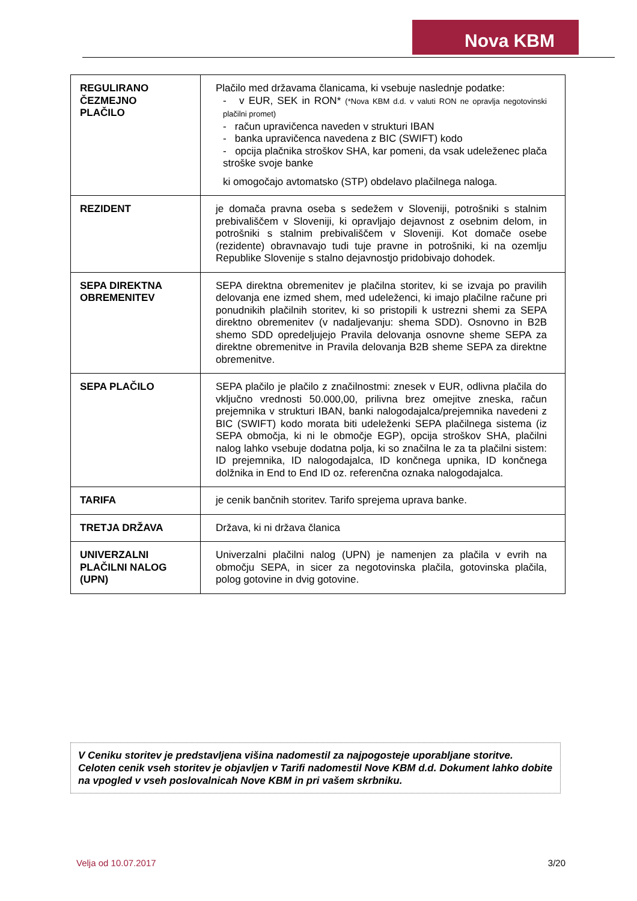Nova KBM
| REGULIRANO ČEZMEJNO PLAČILO | Plačilo med državama članicama, ki vsebuje naslednje podatke: - v EUR, SEK in RON* (*Nova KBM d.d. v valuti RON ne opravlja negotovinski plačilni promet) - račun upravičenca naveden v strukturi IBAN - banka upravičenca navedena z BIC (SWIFT) kodo - opcija plačnika stroškov SHA, kar pomeni, da vsak udeleženec plača stroške svoje banke ki omogočajo avtomatsko (STP) obdelavo plačilnega naloga. |
| REZIDENT | je domača pravna oseba s sedežem v Sloveniji, potrošniki s stalnim prebivališčem v Sloveniji, ki opravljajo dejavnost z osebnim delom, in potrošniki s stalnim prebivališčem v Sloveniji. Kot domače osebe (rezidente) obravnavajo tudi tuje pravne in potrošniki, ki na ozemlju Republike Slovenije s stalno dejavnostjo pridobivajo dohodek. |
| SEPA DIREKTNA OBREMENITEV | SEPA direktna obremenitev je plačilna storitev, ki se izvaja po pravilih delovanja ene izmed shem, med udeleženci, ki imajo plačilne račune pri ponudnikih plačilnih storitev, ki so pristopili k ustrezni shemi za SEPA direktno obremenitev (v nadaljevanju: shema SDD). Osnovno in B2B shemo SDD opredeljujejo Pravila delovanja osnovne sheme SEPA za direktne obremenitve in Pravila delovanja B2B sheme SEPA za direktne obremenitve. |
| SEPA PLAČILO | SEPA plačilo je plačilo z značilnostmi: znesek v EUR, odlivna plačila do vključno vrednosti 50.000,00, prilivna brez omejitve zneska, račun prejemnika v strukturi IBAN, banki nalogodajalca/prejemnika navedeni z BIC (SWIFT) kodo morata biti udeleženki SEPA plačilnega sistema (iz SEPA območja, ki ni le območje EGP), opcija stroškov SHA, plačilni nalog lahko vsebuje dodatna polja, ki so značilna le za ta plačilni sistem: ID prejemnika, ID nalogodajalca, ID končnega upnika, ID končnega dolžnika in End to End ID oz. referenčna oznaka nalogodajalca. |
| TARIFA | je cenik bančnih storitev. Tarifo sprejema uprava banke. |
| TRETJA DRŽAVA | Država, ki ni država članica |
| UNIVERZALNI PLAČILNI NALOG (UPN) | Univerzalni plačilni nalog (UPN) je namenjen za plačila v evrih na območju SEPA, in sicer za negotovinska plačila, gotovinska plačila, polog gotovine in dvig gotovine. |
V Ceniku storitev je predstavljena višina nadomestil za najpogosteje uporabljane storitve. Celoten cenik vseh storitev je objavljen v Tarifi nadomestil Nove KBM d.d. Dokument lahko dobite na vpogled v vseh poslovalnicah Nove KBM in pri vašem skrbniku.
Velja od 10.07.2017 3/20